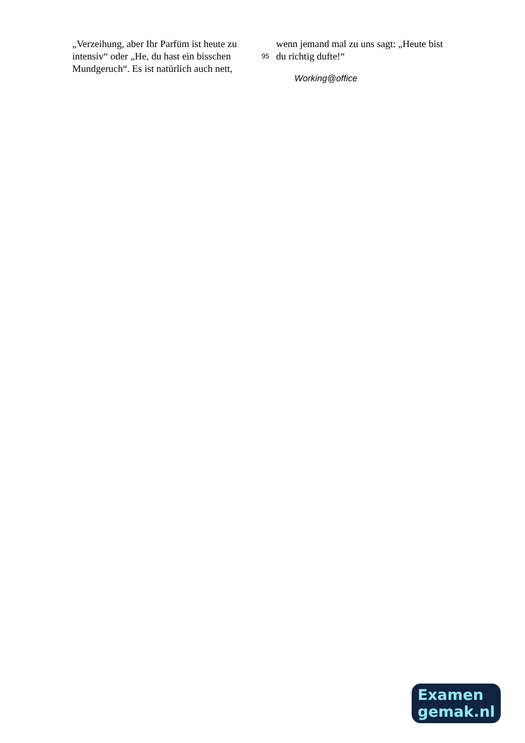„Verzeihung, aber Ihr Parfüm ist heute zu intensiv“ oder „He, du hast ein bisschen Mundgeruch“. Es ist natürlich auch nett,
wenn jemand mal zu uns sagt: „Heute bist
95 du richtig dufte!“
Working@office
Examen
gemak.nl